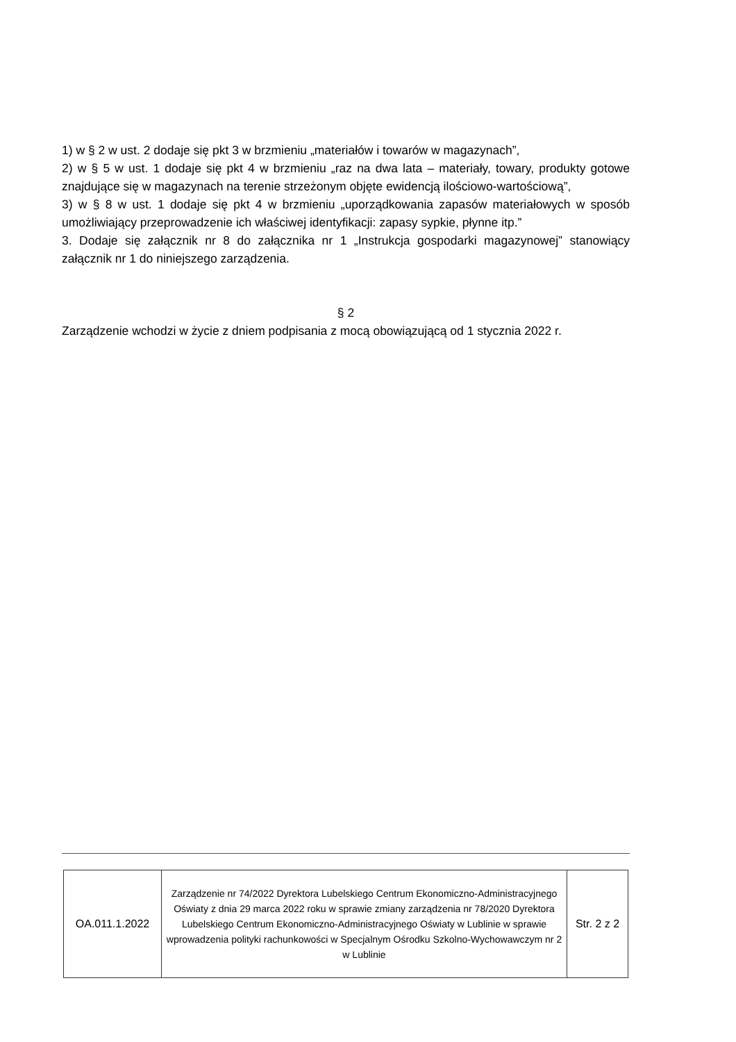1) w § 2 w ust. 2 dodaje się pkt 3 w brzmieniu „materiałów i towarów w magazynach”,
2) w § 5 w ust. 1 dodaje się pkt 4 w brzmieniu „raz na dwa lata – materiały, towary, produkty gotowe znajdujące się w magazynach na terenie strzeżonym objęte ewidencją ilościowo-wartościową”,
3) w § 8 w ust. 1 dodaje się pkt 4 w brzmieniu „uporządkowania zapasów materiałowych w sposób umożliwiający przeprowadzenie ich właściwej identyfikacji: zapasy sypkie, płynne itp.”
3. Dodaje się załącznik nr 8 do załącznika nr 1 „Instrukcja gospodarki magazynowej” stanowiący załącznik nr 1 do niniejszego zarządzenia.
§ 2
Zarządzenie wchodzi w życie z dniem podpisania z mocą obowiązującą od 1 stycznia 2022 r.
| OA.011.1.2022 | Zarządzenie nr 74/2022 Dyrektora Lubelskiego Centrum Ekonomiczno-Administracyjnego Oświaty z dnia 29 marca 2022 roku w sprawie zmiany zarządzenia nr 78/2020 Dyrektora Lubelskiego Centrum Ekonomiczno-Administracyjnego Oświaty w Lublinie w sprawie wprowadzenia polityki rachunkowości w Specjalnym Ośrodku Szkolno-Wychowawczym nr 2 w Lublinie | Str. 2 z 2 |